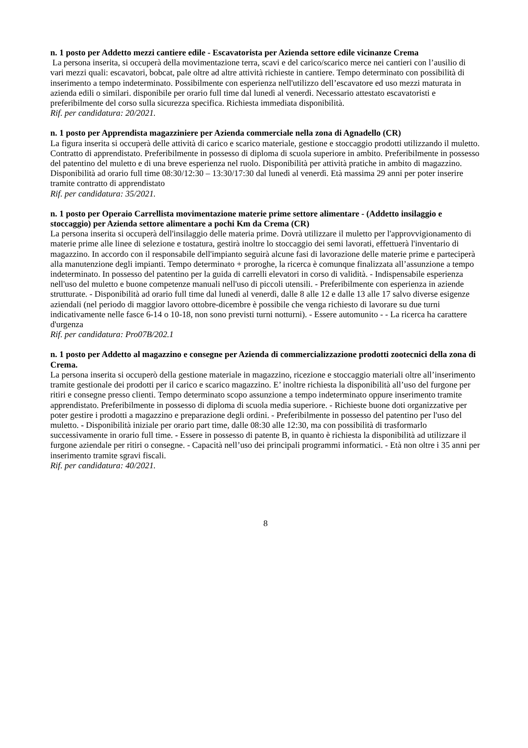n. 1 posto per Addetto mezzi cantiere edile - Escavatorista per Azienda settore edile vicinanze Crema
La persona inserita, si occuperà della movimentazione terra, scavi e del carico/scarico merce nei cantieri con l’ausilio di vari mezzi quali: escavatori, bobcat, pale oltre ad altre attività richieste in cantiere. Tempo determinato con possibilità di inserimento a tempo indeterminato. Possibilmente con esperienza nell'utilizzo dell’escavatore ed uso mezzi maturata in azienda edili o similari. disponibile per orario full time dal lunedì al venerdì. Necessario attestato escavatoristi e preferibilmente del corso sulla sicurezza specifica. Richiesta immediata disponibilità.
Rif. per candidatura: 20/2021.
n. 1 posto per Apprendista magazziniere per Azienda commerciale nella zona di Agnadello (CR)
La figura inserita si occuperà delle attività di carico e scarico materiale, gestione e stoccaggio prodotti utilizzando il muletto. Contratto di apprendistato. Preferibilmente in possesso di diploma di scuola superiore in ambito. Preferibilmente in possesso del patentino del muletto e di una breve esperienza nel ruolo. Disponibilità per attività pratiche in ambito di magazzino. Disponibilità ad orario full time 08:30/12:30 – 13:30/17:30 dal lunedì al venerdì. Età massima 29 anni per poter inserire tramite contratto di apprendistato
Rif. per candidatura: 35/2021.
n. 1 posto per Operaio Carrellista movimentazione materie prime settore alimentare - (Addetto insilaggio e stoccaggio) per Azienda settore alimentare a pochi Km da Crema (CR)
La persona inserita si occuperà dell'insilaggio delle materia prime. Dovrà utilizzare il muletto per l'approvvigionamento di materie prime alle linee di selezione e tostatura, gestirà inoltre lo stoccaggio dei semi lavorati, effettuerà l'inventario di magazzino. In accordo con il responsabile dell'impianto seguirà alcune fasi di lavorazione delle materie prime e parteciperà alla manutenzione degli impianti. Tempo determinato + proroghe, la ricerca è comunque finalizzata all’assunzione a tempo indeterminato. In possesso del patentino per la guida di carrelli elevatori in corso di validità. - Indispensabile esperienza nell'uso del muletto e buone competenze manuali nell'uso di piccoli utensili. - Preferibilmente con esperienza in aziende strutturate. - Disponibilità ad orario full time dal lunedì al venerdì, dalle 8 alle 12 e dalle 13 alle 17 salvo diverse esigenze aziendali (nel periodo di maggior lavoro ottobre-dicembre è possibile che venga richiesto di lavorare su due turni indicativamente nelle fasce 6-14 o 10-18, non sono previsti turni notturni). - Essere automunito - - La ricerca ha carattere d'urgenza
Rif. per candidatura: Pro07B/202.1
n. 1 posto per Addetto al magazzino e consegne per Azienda di commercializzazione prodotti zootecnici della zona di Crema.
La persona inserita si occuperò della gestione materiale in magazzino, ricezione e stoccaggio materiali oltre all’inserimento tramite gestionale dei prodotti per il carico e scarico magazzino. E’ inoltre richiesta la disponibilità all’uso del furgone per ritiri e consegne presso clienti. Tempo determinato scopo assunzione a tempo indeterminato oppure inserimento tramite apprendistato. Preferibilmente in possesso di diploma di scuola media superiore. - Richieste buone doti organizzative per poter gestire i prodotti a magazzino e preparazione degli ordini. - Preferibilmente in possesso del patentino per l'uso del muletto. - Disponibilità iniziale per orario part time, dalle 08:30 alle 12:30, ma con possibilità di trasformarlo successivamente in orario full time. - Essere in possesso di patente B, in quanto è richiesta la disponibilità ad utilizzare il furgone aziendale per ritiri o consegne. - Capacità nell’uso dei principali programmi informatici. - Età non oltre i 35 anni per inserimento tramite sgravi fiscali.
Rif. per candidatura: 40/2021.
8